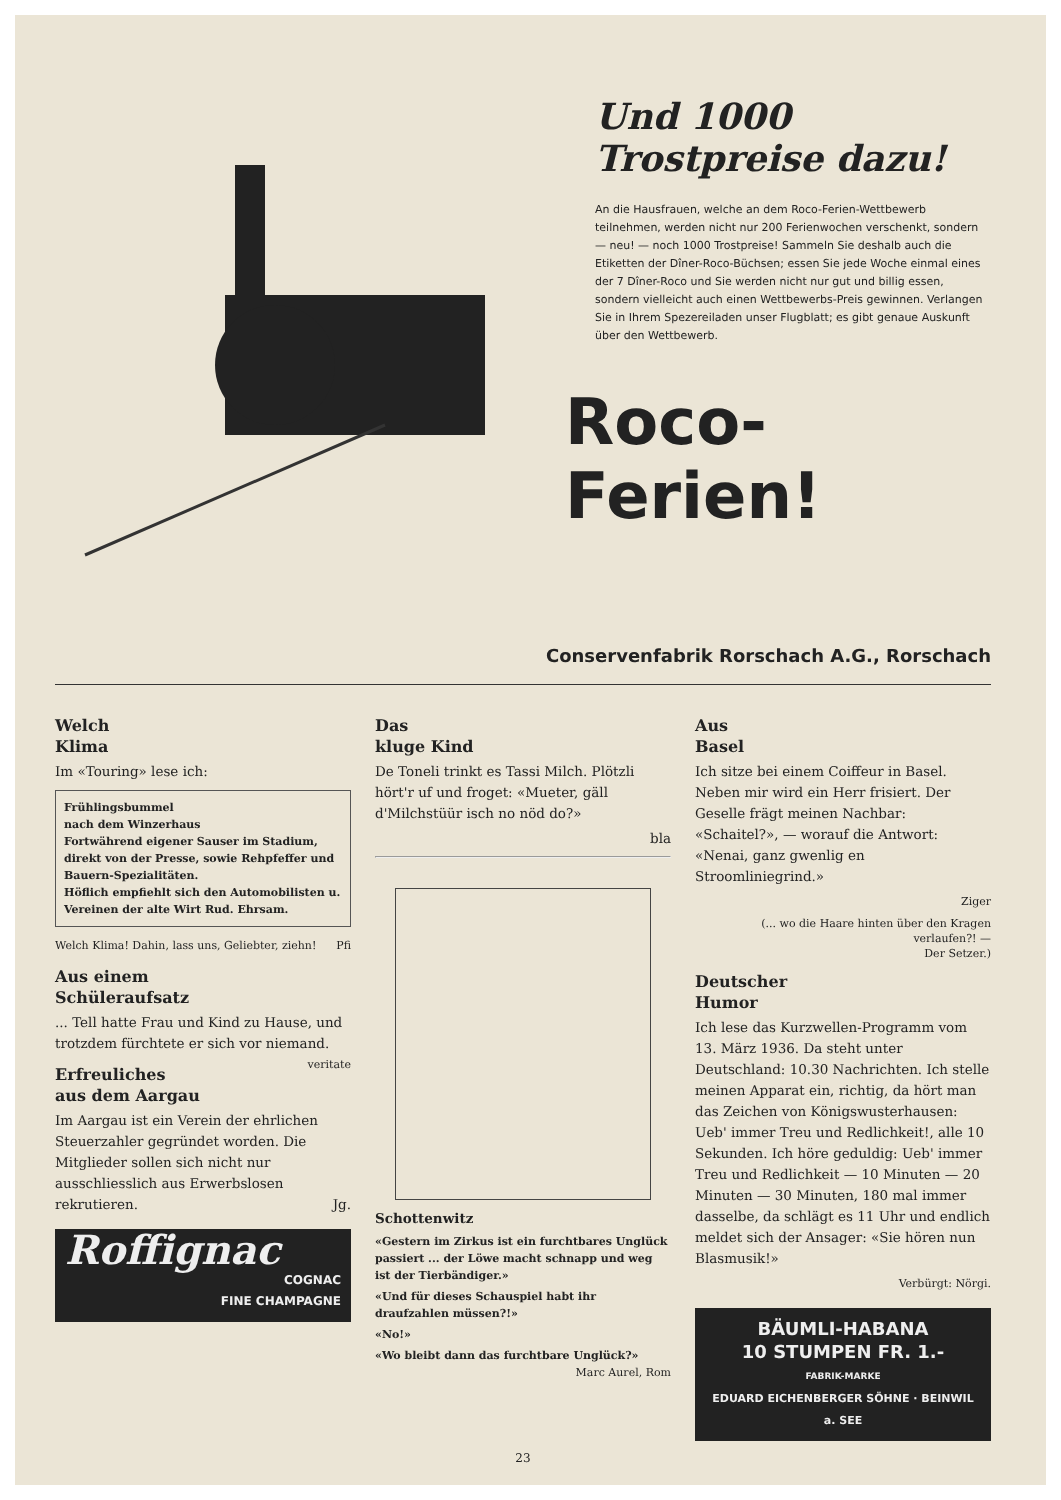Und 1000 Trostpreise dazu!
An die Hausfrauen, welche an dem Roco-Ferien-Wettbewerb teilnehmen, werden nicht nur 200 Ferienwochen verschenkt, sondern — neu! — noch 1000 Trostpreise! Sammeln Sie deshalb auch die Etiketten der Dîner-Roco-Büchsen; essen Sie jede Woche einmal eines der 7 Dîner-Roco und Sie werden nicht nur gut und billig essen, sondern vielleicht auch einen Wettbewerbs-Preis gewinnen. Verlangen Sie in Ihrem Spezereiladen unser Flugblatt; es gibt genaue Auskunft über den Wettbewerb.
Roco-Ferien!
Conservenfabrik Rorschach A.G., Rorschach
Welch
Klima
Im «Touring» lese ich:
Frühlingsbummel
nach dem Winzerhaus
Fortwährend eigener Sauser im Stadium, direkt von der Presse, sowie Rehpfeffer und Bauern-Spezialitäten.
Höflich empfiehlt sich den Automobilisten u. Vereinen der alte Wirt Rud. Ehrsam.
Welch Klima! Dahin, lass uns, Geliebter, ziehn! Pfi
Aus einem
Schüleraufsatz
... Tell hatte Frau und Kind zu Hause, und trotzdem fürchtete er sich vor niemand. veritate
Erfreuliches
aus dem Aargau
Im Aargau ist ein Verein der ehrlichen Steuerzahler gegründet worden. Die Mitglieder sollen sich nicht nur ausschliesslich aus Erwerbslosen rekrutieren. Jg.
Roffignac
COGNAC
FINE CHAMPAGNE
Das
kluge Kind
De Toneli trinkt es Tassi Milch. Plötzli hört'r uf und froget: «Mueter, gäll d'Milchstüür isch no nöd do?»
bla
Schottenwitz
«Gestern im Zirkus ist ein furchtbares Unglück passiert ... der Löwe macht schnapp und weg ist der Tierbändiger.»
«Und für dieses Schauspiel habt ihr draufzahlen müssen?!»
«No!»
«Wo bleibt dann das furchtbare Unglück?» Marc Aurel, Rom
Aus
Basel
Ich sitze bei einem Coiffeur in Basel. Neben mir wird ein Herr frisiert. Der Geselle frägt meinen Nachbar: «Schaitel?», — worauf die Antwort: «Nenai, ganz gwenlig en Stroomliniegrind.»
Ziger
(... wo die Haare hinten über den Kragen verlaufen?! —
Der Setzer.)
Deutscher
Humor
Ich lese das Kurzwellen-Programm vom 13. März 1936. Da steht unter Deutschland: 10.30 Nachrichten. Ich stelle meinen Apparat ein, richtig, da hört man das Zeichen von Königswusterhausen: Ueb' immer Treu und Redlichkeit!, alle 10 Sekunden. Ich höre geduldig: Ueb' immer Treu und Redlichkeit — 10 Minuten — 20 Minuten — 30 Minuten, 180 mal immer dasselbe, da schlägt es 11 Uhr und endlich meldet sich der Ansager: «Sie hören nun Blasmusik!»
Verbürgt: Nörgi.
BÄUMLI-HABANA
10 STUMPEN FR. 1.-
FABRIK-MARKE
EDUARD EICHENBERGER SÖHNE · BEINWIL a. SEE
23